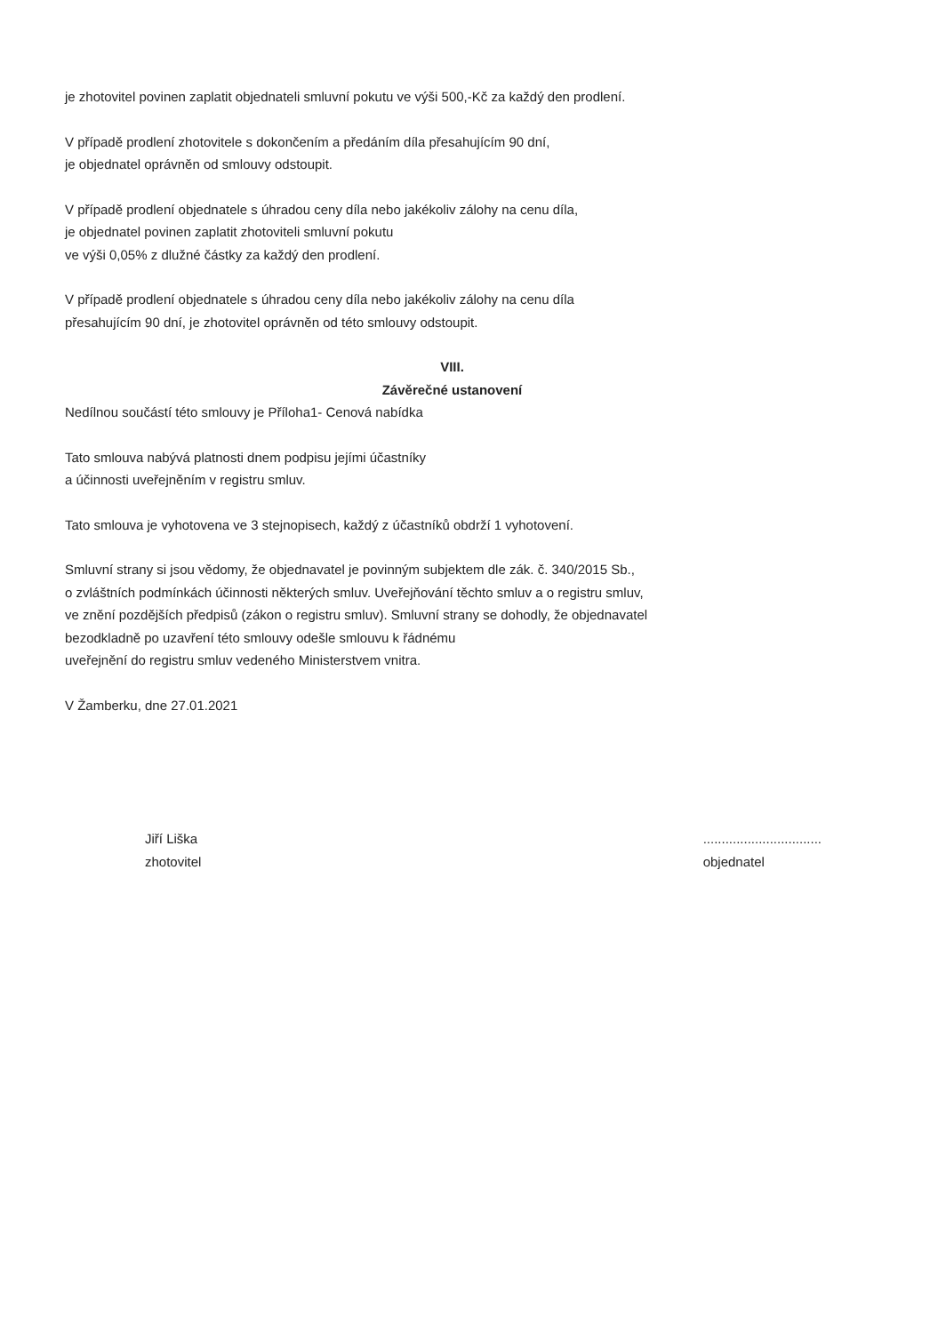je zhotovitel povinen zaplatit objednateli smluvní pokutu ve výši 500,-Kč za každý den prodlení.
V případě prodlení zhotovitele s dokončením a předáním díla přesahujícím 90 dní,
je objednatel oprávněn od smlouvy odstoupit.
V případě prodlení objednatele s úhradou ceny díla nebo jakékoliv zálohy na cenu díla,
je objednatel povinen zaplatit zhotoviteli smluvní pokutu
ve výši 0,05% z dlužné částky za každý den prodlení.
V případě prodlení objednatele s úhradou ceny díla nebo jakékoliv zálohy na cenu díla
přesahujícím 90 dní, je zhotovitel oprávněn od této smlouvy odstoupit.
VIII.
Závěrečné ustanovení
Nedílnou součástí této smlouvy je Příloha1- Cenová nabídka
Tato smlouva nabývá platnosti dnem podpisu jejími účastníky
a účinnosti uveřejněním v registru smluv.
Tato smlouva je vyhotovena ve 3 stejnopisech, každý z účastníků obdrží 1 vyhotovení.
Smluvní strany si jsou vědomy, že objednavatel je povinným subjektem dle zák. č. 340/2015 Sb.,
o zvláštních podmínkách účinnosti některých smluv. Uveřejňování těchto smluv a o registru smluv,
ve znění pozdějších předpisů (zákon o registru smluv). Smluvní strany se dohodly, že objednavatel
bezodkladně po uzavření této smlouvy odešle smlouvu k řádnému
uveřejnění do registru smluv vedeného Ministerstvem vnitra.
V Žamberku, dne 27.01.2021
Jiří Liška
zhotovitel
................................
objednatel